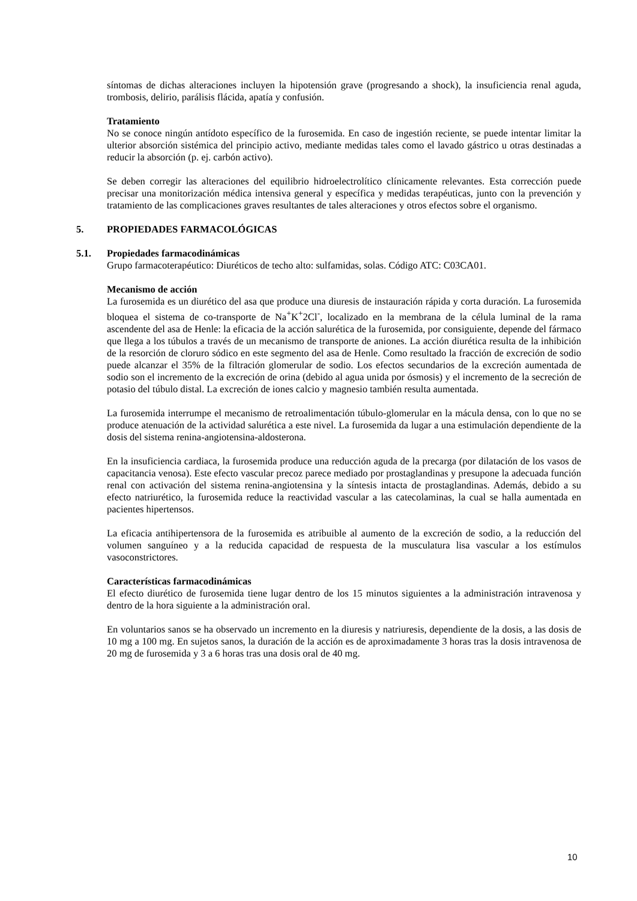síntomas de dichas alteraciones incluyen la hipotensión grave (progresando a shock), la insuficiencia renal aguda, trombosis, delirio, parálisis flácida, apatía y confusión.
Tratamiento
No se conoce ningún antídoto específico de la furosemida. En caso de ingestión reciente, se puede intentar limitar la ulterior absorción sistémica del principio activo, mediante medidas tales como el lavado gástrico u otras destinadas a reducir la absorción (p. ej. carbón activo).
Se deben corregir las alteraciones del equilibrio hidroelectrolítico clínicamente relevantes. Esta corrección puede precisar una monitorización médica intensiva general y específica y medidas terapéuticas, junto con la prevención y tratamiento de las complicaciones graves resultantes de tales alteraciones y otros efectos sobre el organismo.
5. PROPIEDADES FARMACOLÓGICAS
5.1. Propiedades farmacodinámicas
Grupo farmacoterapéutico: Diuréticos de techo alto: sulfamidas, solas. Código ATC: C03CA01.
Mecanismo de acción
La furosemida es un diurético del asa que produce una diuresis de instauración rápida y corta duración. La furosemida bloquea el sistema de co-transporte de Na<sup>+</sup>K<sup>+</sup>2Cl<sup>-</sup>, localizado en la membrana de la célula luminal de la rama ascendente del asa de Henle: la eficacia de la acción salurética de la furosemida, por consiguiente, depende del fármaco que llega a los túbulos a través de un mecanismo de transporte de aniones. La acción diurética resulta de la inhibición de la resorción de cloruro sódico en este segmento del asa de Henle. Como resultado la fracción de excreción de sodio puede alcanzar el 35% de la filtración glomerular de sodio. Los efectos secundarios de la excreción aumentada de sodio son el incremento de la excreción de orina (debido al agua unida por ósmosis) y el incremento de la secreción de potasio del túbulo distal. La excreción de iones calcio y magnesio también resulta aumentada.
La furosemida interrumpe el mecanismo de retroalimentación túbulo-glomerular en la mácula densa, con lo que no se produce atenuación de la actividad salurética a este nivel. La furosemida da lugar a una estimulación dependiente de la dosis del sistema renina-angiotensina-aldosterona.
En la insuficiencia cardiaca, la furosemida produce una reducción aguda de la precarga (por dilatación de los vasos de capacitancia venosa). Este efecto vascular precoz parece mediado por prostaglandinas y presupone la adecuada función renal con activación del sistema renina-angiotensina y la síntesis intacta de prostaglandinas. Además, debido a su efecto natriurético, la furosemida reduce la reactividad vascular a las catecolaminas, la cual se halla aumentada en pacientes hipertensos.
La eficacia antihipertensora de la furosemida es atribuible al aumento de la excreción de sodio, a la reducción del volumen sanguíneo y a la reducida capacidad de respuesta de la musculatura lisa vascular a los estímulos vasoconstrictores.
Características farmacodinámicas
El efecto diurético de furosemida tiene lugar dentro de los 15 minutos siguientes a la administración intravenosa y dentro de la hora siguiente a la administración oral.
En voluntarios sanos se ha observado un incremento en la diuresis y natriuresis, dependiente de la dosis, a las dosis de 10 mg a 100 mg. En sujetos sanos, la duración de la acción es de aproximadamente 3 horas tras la dosis intravenosa de 20 mg de furosemida y 3 a 6 horas tras una dosis oral de 40 mg.
10